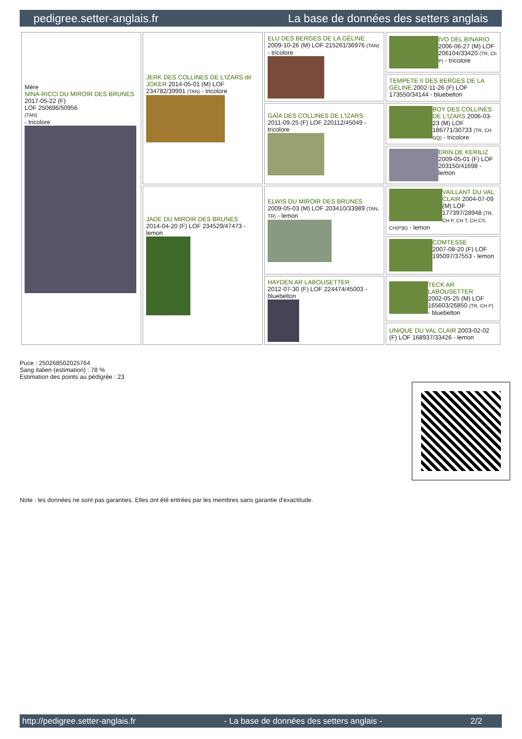pedigree.setter-anglais.fr La base de données des setters anglais
| Mère NINA-RICCI DU MIROIR DES BRUNES 2017-05-22 (F) LOF 250696/50956 (TAN) - tricolore | JERK DES COLLINES DE L'IZARS dit JOKER 2014-05-01 (M) LOF 234782/39991 (TAN) - tricolore | ELU DES BERGES DE LA GÉLINE 2009-10-26 (M) LOF 215261/36976 (TAN) - tricolore | IVO DEL BINARIO 2006-06-27 (M) LOF 206104/33420 (TR, Ch P) - tricolore |
| | | | TEMPETE II DES BERGES DE LA GÉLINE 2002-11-26 (F) LOF 173550/34144 - bluebelton |
| | | GAÏA DES COLLINES DE L'IZARS 2011-09-25 (F) LOF 220112/45049 - tricolore | BOY DES COLLINES DE L'IZARS 2006-03-23 (M) LOF 186771/30733 (TR, CH GQ) - tricolore |
| | | | ERIN DE KERILIZ 2009-05-01 (F) LOF 203150/41698 - lemon |
| | JADE DU MIROIR DES BRUNES 2014-04-20 (F) LOF 234529/47473 - lemon | ELWIS DU MIROIR DES BRUNES 2009-05-03 (M) LOF 203410/33989 (TAN, TR) - lemon | VAILLANT DU VAL CLAIR 2004-07-09 (M) LOF 177397/28948 (TR, CH P, CH T, CH CS, CH(P)B) - lemon |
| | | | COMTESSE 2007-08-20 (F) LOF 195097/37553 - lemon |
| | | HAYDEN AR LABOUSETTER 2012-07-30 (F) LOF 224474/45003 - bluebelton | TECK AR LABOUSETTER 2002-05-25 (M) LOF 165603/26850 (TR, CH P) - bluebelton |
| | | | UNIQUE DU VAL CLAIR 2003-02-02 (F) LOF 168937/33426 - lemon |
Puce : 250268502025764
Sang italien (estimation) : 78 %
Estimation des points au pédigrée : 23
Note : les données ne sont pas garanties. Elles ont été entrées par les membres sans garantie d'exactitude.
http://pedigree.setter-anglais.fr - La base de données des setters anglais - 2/2